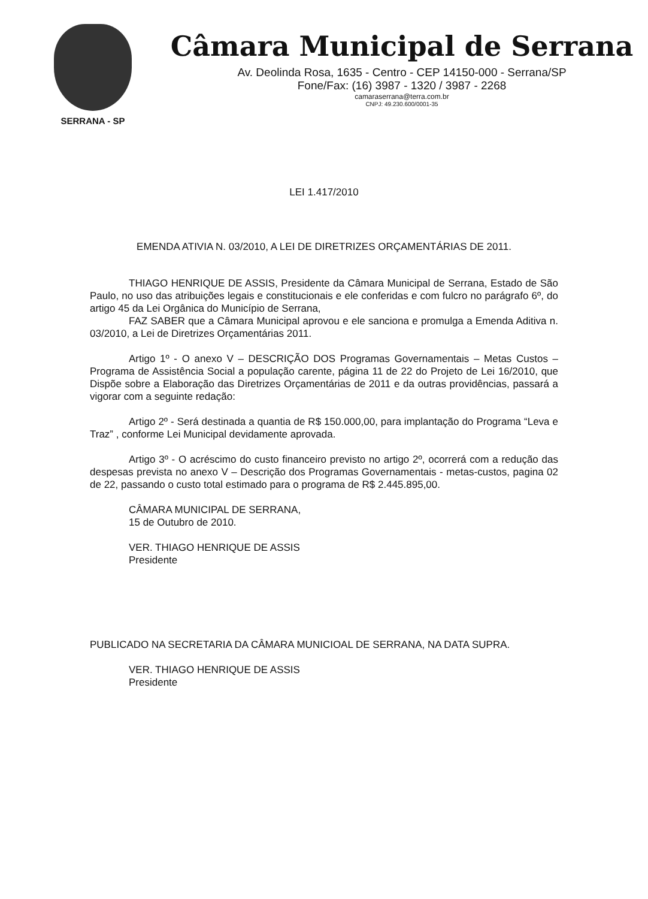SERRANA - SP
Câmara Municipal de Serrana
Av. Deolinda Rosa, 1635 - Centro - CEP 14150-000 - Serrana/SP
Fone/Fax: (16) 3987 - 1320 / 3987 - 2268
camaraserrana@terra.com.br
CNPJ: 49.230.600/0001-35
LEI 1.417/2010
EMENDA ATIVIA N. 03/2010, A LEI DE DIRETRIZES ORÇAMENTÁRIAS DE 2011.
THIAGO HENRIQUE DE ASSIS, Presidente da Câmara Municipal de Serrana, Estado de São Paulo, no uso das atribuições legais e constitucionais e ele conferidas e com fulcro no parágrafo 6º, do artigo 45 da Lei Orgânica do Município de Serrana,
FAZ SABER que a Câmara Municipal aprovou e ele sanciona e promulga a Emenda Aditiva n. 03/2010, a Lei de Diretrizes Orçamentárias 2011.
Artigo 1º - O anexo V – DESCRIÇÃO DOS Programas Governamentais – Metas Custos – Programa de Assistência Social a população carente, página 11 de 22 do Projeto de Lei 16/2010, que Dispõe sobre a Elaboração das Diretrizes Orçamentárias de 2011 e da outras providências, passará a vigorar com a seguinte redação:
Artigo 2º - Será destinada a quantia de R$ 150.000,00, para implantação do Programa “Leva e Traz” , conforme Lei Municipal devidamente aprovada.
Artigo 3º - O acréscimo do custo financeiro previsto no artigo 2º, ocorrerá com a redução das despesas prevista no anexo V – Descrição dos Programas Governamentais - metas-custos, pagina 02 de 22, passando o custo total estimado para o programa de R$ 2.445.895,00.
CÂMARA MUNICIPAL DE SERRANA,
15 de Outubro de 2010.
VER. THIAGO HENRIQUE DE ASSIS
Presidente
PUBLICADO NA SECRETARIA DA CÂMARA MUNICIOAL DE SERRANA, NA DATA SUPRA.
VER. THIAGO HENRIQUE DE ASSIS
Presidente